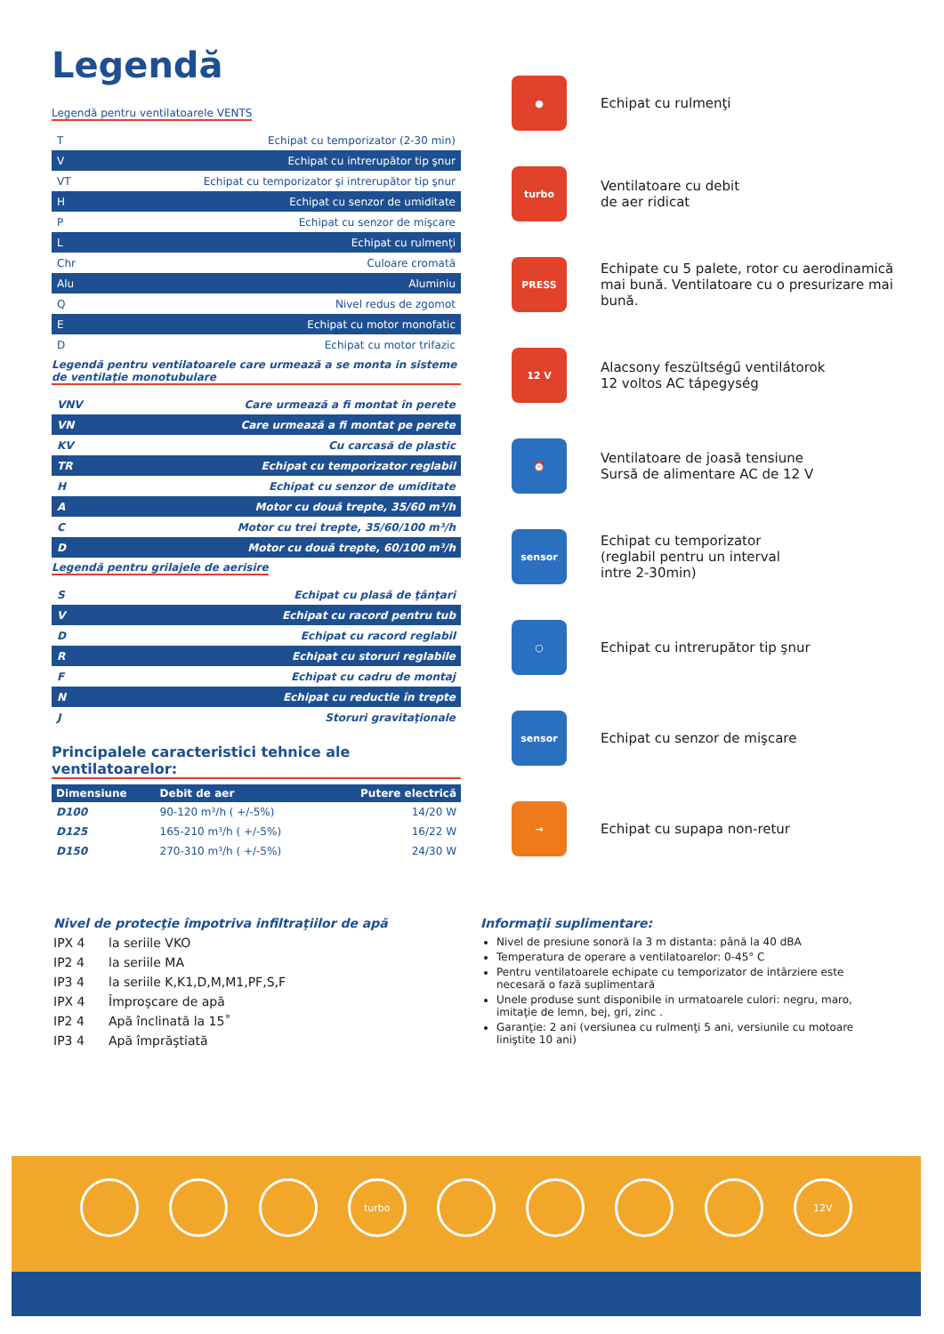Legendă
Legendă pentru ventilatoarele VENTS
| T | Echipat cu temporizator (2-30 min) |
| V | Echipat cu intrerupător tip şnur |
| VT | Echipat cu temporizator şi intrerupător tip şnur |
| H | Echipat cu senzor de umiditate |
| P | Echipat cu senzor de mişcare |
| L | Echipat cu rulmenţi |
| Chr | Culoare cromată |
| Alu | Aluminiu |
| Q | Nivel redus de zgomot |
| E | Echipat cu motor monofatic |
| D | Echipat cu motor trifazic |
Legendă pentru ventilatoarele care urmează a se monta in sisteme de ventilaţie monotubulare
| VNV | Care urmează a fi montat în perete |
| VN | Care urmează a fi montat pe perete |
| KV | Cu carcasă de plastic |
| TR | Echipat cu temporizator reglabil |
| H | Echipat cu senzor de umiditate |
| A | Motor cu două trepte, 35/60 m³/h |
| C | Motor cu trei trepte, 35/60/100 m³/h |
| D | Motor cu două trepte, 60/100 m³/h |
Legendă pentru grilajele de aerisire
| S | Echipat cu plasă de ţânţari |
| V | Echipat cu racord pentru tub |
| D | Echipat cu racord reglabil |
| R | Echipat cu storuri reglabile |
| F | Echipat cu cadru de montaj |
| N | Echipat cu reductie în trepte |
| J | Storuri gravitaţionale |
Principalele caracteristici tehnice ale ventilatoarelor:
| Dimensiune | Debit de aer | Putere electrică |
| --- | --- | --- |
| D100 | 90-120 m³/h ( +/-5%) | 14/20 W |
| D125 | 165-210 m³/h ( +/-5%) | 16/22 W |
| D150 | 270-310 m³/h ( +/-5%) | 24/30 W |
●
Echipat cu rulmenţi
turbo
Ventilatoare cu debit
de aer ridicat
PRESS
Echipate cu 5 palete, rotor cu aerodinamică mai bună. Ventilatoare cu o presurizare mai bună.
12 V
Alacsony feszültségű ventilátorok
12 voltos AC tápegység
⏰
Ventilatoare de joasă tensiune
Sursă de alimentare AC de 12 V
sensor
Echipat cu temporizator
(reglabil pentru un interval
intre 2-30min)
○
Echipat cu intrerupător tip şnur
sensor
Echipat cu senzor de mişcare
→
Echipat cu supapa non-retur
Nivel de protecţie împotriva infiltraţiilor de apă
IPX 4 la seriile VKO
IP2 4 la seriile MA
IP3 4 la seriile K,K1,D,M,M1,PF,S,F
IPX 4 Împroşcare de apă
IP2 4 Apă înclinată la 15˚
IP3 4 Apă împrăştiată
Informaţii suplimentare:
Nivel de presiune sonoră la 3 m distanta: până la 40 dBA
Temperatura de operare a ventilatoarelor: 0-45° C
Pentru ventilatoarele echipate cu temporizator de intârziere este necesară o fază suplimentară
Unele produse sunt disponibile in urmatoarele culori: negru, maro, imitaţie de lemn, bej, gri, zinc .
Garanţie: 2 ani (versiunea cu rulmenţi 5 ani, versiunile cu motoare liniştite 10 ani)
turbo 12V